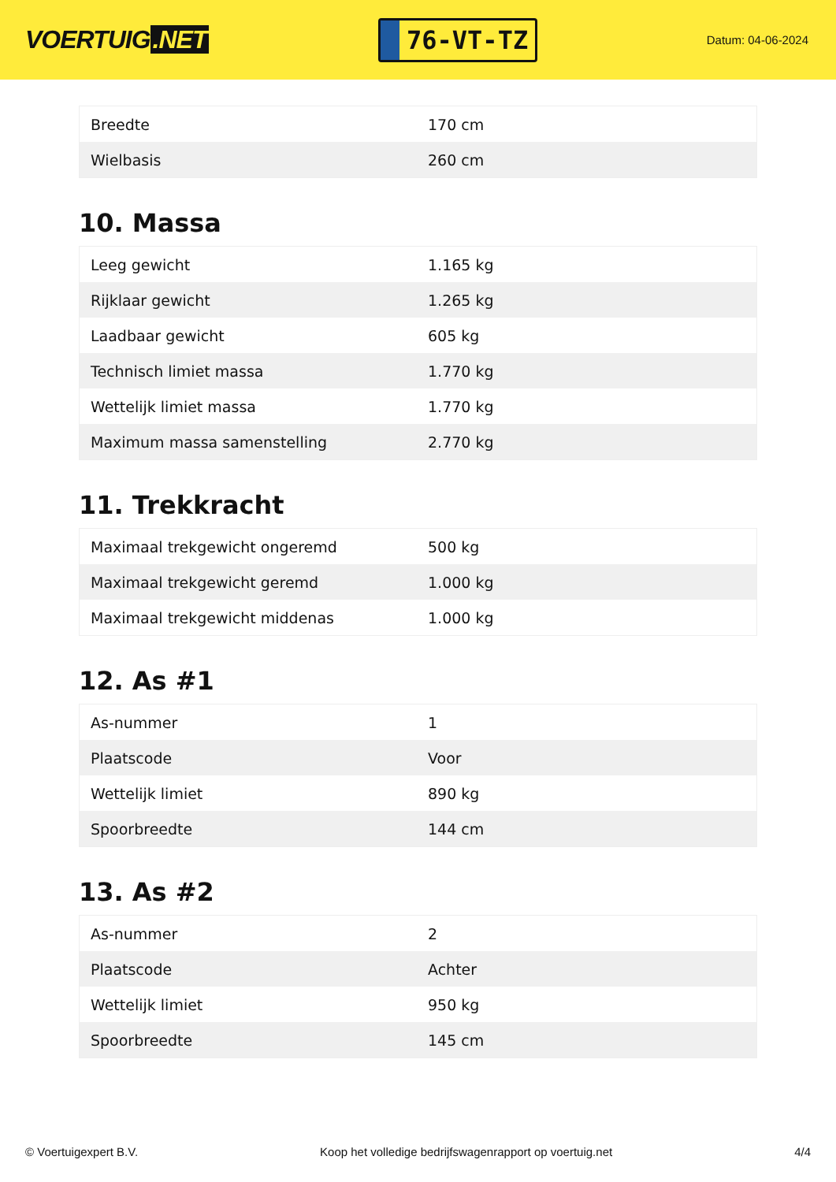VOERTUIG.NET
76-VT-TZ
Datum: 04-06-2024
| Breedte | 170 cm |
| Wielbasis | 260 cm |
10. Massa
| Leeg gewicht | 1.165 kg |
| Rijklaar gewicht | 1.265 kg |
| Laadbaar gewicht | 605 kg |
| Technisch limiet massa | 1.770 kg |
| Wettelijk limiet massa | 1.770 kg |
| Maximum massa samenstelling | 2.770 kg |
11. Trekkracht
| Maximaal trekgewicht ongeremd | 500 kg |
| Maximaal trekgewicht geremd | 1.000 kg |
| Maximaal trekgewicht middenas | 1.000 kg |
12. As #1
| As-nummer | 1 |
| Plaatscode | Voor |
| Wettelijk limiet | 890 kg |
| Spoorbreedte | 144 cm |
13. As #2
| As-nummer | 2 |
| Plaatscode | Achter |
| Wettelijk limiet | 950 kg |
| Spoorbreedte | 145 cm |
© Voertuigexpert B.V. Koop het volledige bedrijfswagenrapport op voertuig.net 4/4